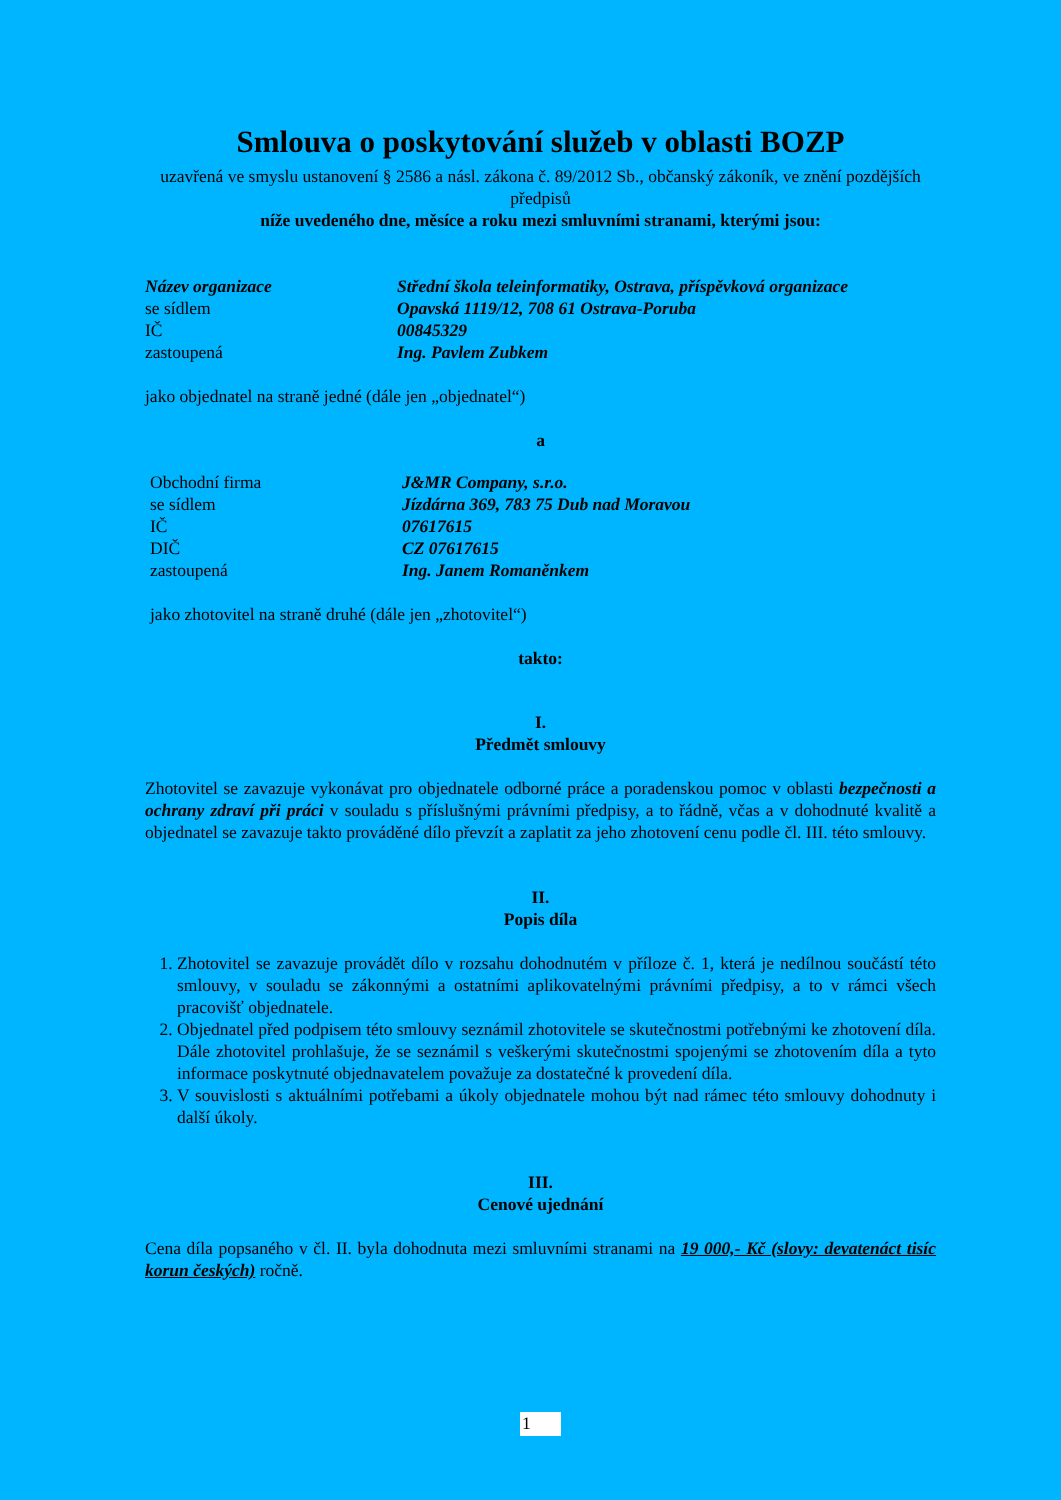Smlouva o poskytování služeb v oblasti BOZP
uzavřená ve smyslu ustanovení § 2586 a násl. zákona č. 89/2012 Sb., občanský zákoník, ve znění pozdějších předpisů
níže uvedeného dne, měsíce a roku mezi smluvními stranami, kterými jsou:
| Název organizace | Střední škola teleinformatiky, Ostrava, příspěvková organizace |
| se sídlem | Opavská 1119/12, 708 61 Ostrava-Poruba |
| IČ | 00845329 |
| zastoupená | Ing. Pavlem Zubkem |
jako objednatel na straně jedné (dále jen „objednatel“)
a
| Obchodní firma | J&MR Company, s.r.o. |
| se sídlem | Jízdárna 369, 783 75 Dub nad Moravou |
| IČ | 07617615 |
| DIČ | CZ 07617615 |
| zastoupená | Ing. Janem Romaněnkem |
jako zhotovitel na straně druhé (dále jen „zhotovitel“)
takto:
I.
Předmět smlouvy
Zhotovitel se zavazuje vykonávat pro objednatele odborné práce a poradenskou pomoc v oblasti bezpečnosti a ochrany zdraví při práci v souladu s příslušnými právními předpisy, a to řádně, včas a v dohodnuté kvalitě a objednatel se zavazuje takto prováděné dílo převzít a zaplatit za jeho zhotovení cenu podle čl. III. této smlouvy.
II.
Popis díla
1. Zhotovitel se zavazuje provádět dílo v rozsahu dohodnutém v příloze č. 1, která je nedílnou součástí této smlouvy, v souladu se zákonnými a ostatními aplikovatelnými právními předpisy, a to v rámci všech pracovišť objednatele.
2. Objednatel před podpisem této smlouvy seznámil zhotovitele se skutečnostmi potřebnými ke zhotovení díla. Dále zhotovitel prohlašuje, že se seznámil s veškerými skutečnostmi spojenými se zhotovením díla a tyto informace poskytnuté objednavatelem považuje za dostatečné k provedení díla.
3. V souvislosti s aktuálními potřebami a úkoly objednatele mohou být nad rámec této smlouvy dohodnuty i další úkoly.
III.
Cenové ujednání
Cena díla popsaného v čl. II. byla dohodnuta mezi smluvními stranami na 19 000,- Kč (slovy: devatenáct tisíc korun českých) ročně.
1